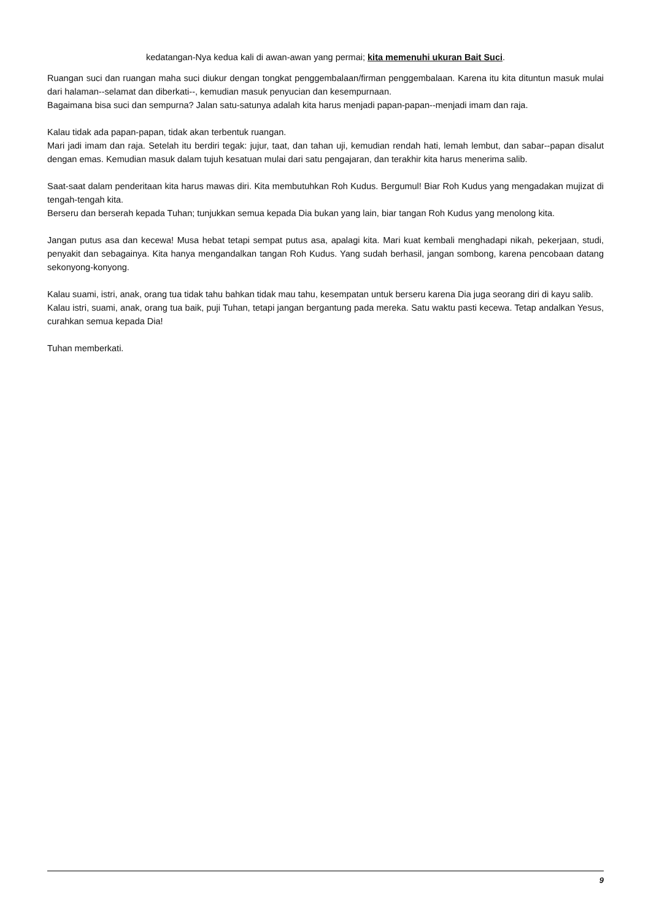kedatangan-Nya kedua kali di awan-awan yang permai; kita memenuhi ukuran Bait Suci.
Ruangan suci dan ruangan maha suci diukur dengan tongkat penggembalaan/firman penggembalaan. Karena itu kita dituntun masuk mulai dari halaman--selamat dan diberkati--, kemudian masuk penyucian dan kesempurnaan.
Bagaimana bisa suci dan sempurna? Jalan satu-satunya adalah kita harus menjadi papan-papan--menjadi imam dan raja.
Kalau tidak ada papan-papan, tidak akan terbentuk ruangan.
Mari jadi imam dan raja. Setelah itu berdiri tegak: jujur, taat, dan tahan uji, kemudian rendah hati, lemah lembut, dan sabar--papan disalut dengan emas. Kemudian masuk dalam tujuh kesatuan mulai dari satu pengajaran, dan terakhir kita harus menerima salib.
Saat-saat dalam penderitaan kita harus mawas diri. Kita membutuhkan Roh Kudus. Bergumul! Biar Roh Kudus yang mengadakan mujizat di tengah-tengah kita.
Berseru dan berserah kepada Tuhan; tunjukkan semua kepada Dia bukan yang lain, biar tangan Roh Kudus yang menolong kita.
Jangan putus asa dan kecewa! Musa hebat tetapi sempat putus asa, apalagi kita. Mari kuat kembali menghadapi nikah, pekerjaan, studi, penyakit dan sebagainya. Kita hanya mengandalkan tangan Roh Kudus. Yang sudah berhasil, jangan sombong, karena pencobaan datang sekonyong-konyong.
Kalau suami, istri, anak, orang tua tidak tahu bahkan tidak mau tahu, kesempatan untuk berseru karena Dia juga seorang diri di kayu salib.
Kalau istri, suami, anak, orang tua baik, puji Tuhan, tetapi jangan bergantung pada mereka. Satu waktu pasti kecewa. Tetap andalkan Yesus, curahkan semua kepada Dia!
Tuhan memberkati.
9